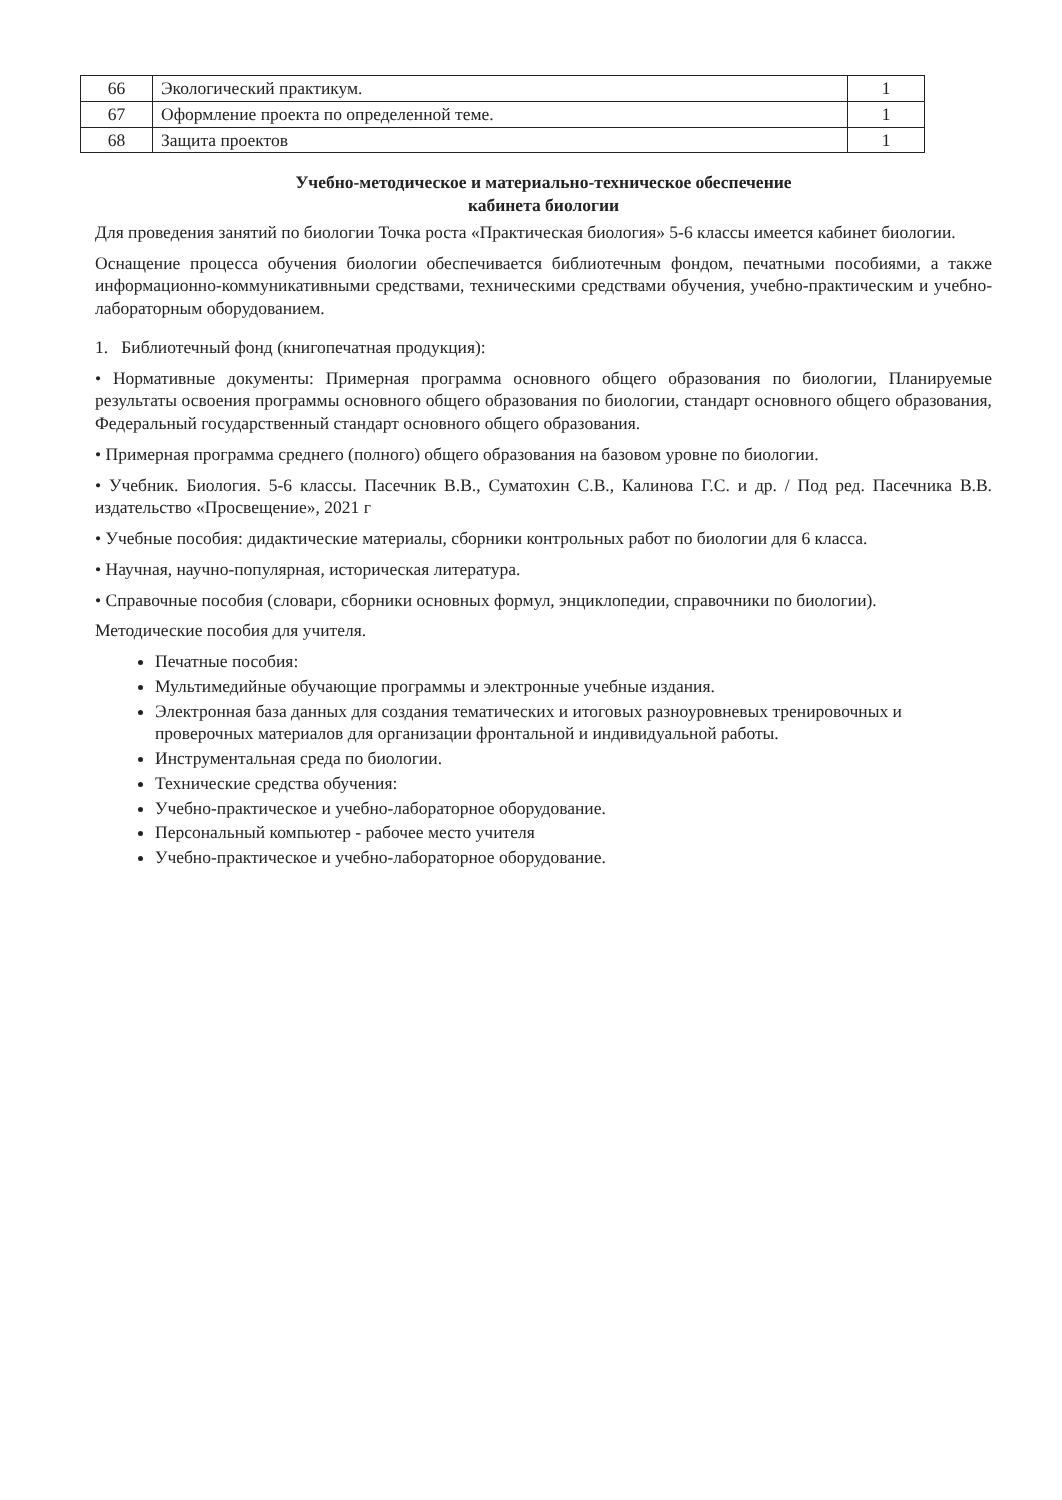| 66 | Экологический практикум. | 1 |
| 67 | Оформление проекта по определенной теме. | 1 |
| 68 | Защита проектов | 1 |
Учебно-методическое и материально-техническое обеспечение
кабинета биологии
Для проведения занятий по биологии Точка роста «Практическая биология» 5-6 классы имеется кабинет биологии.
Оснащение процесса обучения биологии обеспечивается библиотечным фондом, печатными пособиями, а также информационно-коммуникативными средствами, техническими средствами обучения, учебно-практическим и учебно-лабораторным оборудованием.
1. Библиотечный фонд (книгопечатная продукция):
• Нормативные документы: Примерная программа основного общего образования по биологии, Планируемые результаты освоения программы основного общего образования по биологии, стандарт основного общего образования, Федеральный государственный стандарт основного общего образования.
• Примерная программа среднего (полного) общего образования на базовом уровне по биологии.
• Учебник. Биология. 5-6 классы. Пасечник В.В., Суматохин С.В., Калинова Г.С. и др. / Под ред. Пасечника В.В. издательство «Просвещение», 2021 г
• Учебные пособия: дидактические материалы, сборники контрольных работ по биологии для 6 класса.
• Научная, научно-популярная, историческая литература.
• Справочные пособия (словари, сборники основных формул, энциклопедии, справочники по биологии).
Методические пособия для учителя.
Печатные пособия:
Мультимедийные обучающие программы и электронные учебные издания.
Электронная база данных для создания тематических и итоговых разноуровневых тренировочных и проверочных материалов для организации фронтальной и индивидуальной работы.
Инструментальная среда по биологии.
Технические средства обучения:
Учебно-практическое и учебно-лабораторное оборудование.
Персональный компьютер - рабочее место учителя
Учебно-практическое и учебно-лабораторное оборудование.